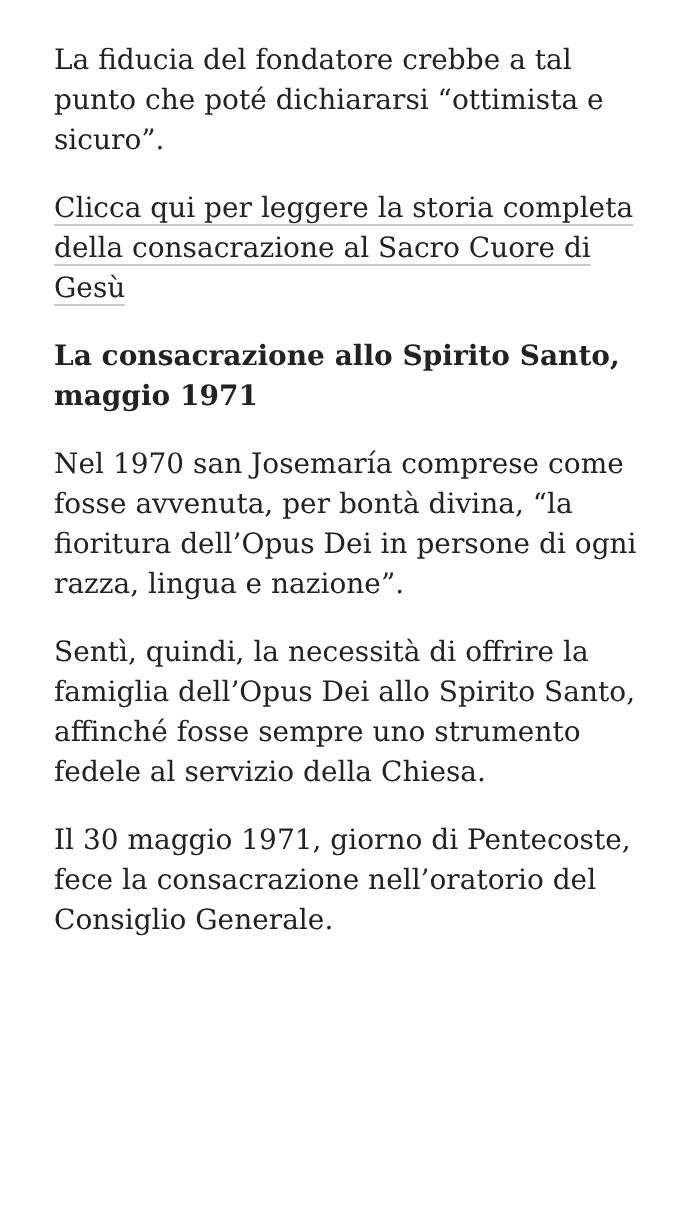La fiducia del fondatore crebbe a tal punto che poté dichiararsi “ottimista e sicuro”.
Clicca qui per leggere la storia completa della consacrazione al Sacro Cuore di Gesù
La consacrazione allo Spirito Santo, maggio 1971
Nel 1970 san Josemaría comprese come fosse avvenuta, per bontà divina, “la fioritura dell’Opus Dei in persone di ogni razza, lingua e nazione”.
Sentì, quindi, la necessità di offrire la famiglia dell’Opus Dei allo Spirito Santo, affinché fosse sempre uno strumento fedele al servizio della Chiesa.
Il 30 maggio 1971, giorno di Pentecoste, fece la consacrazione nell’oratorio del Consiglio Generale.